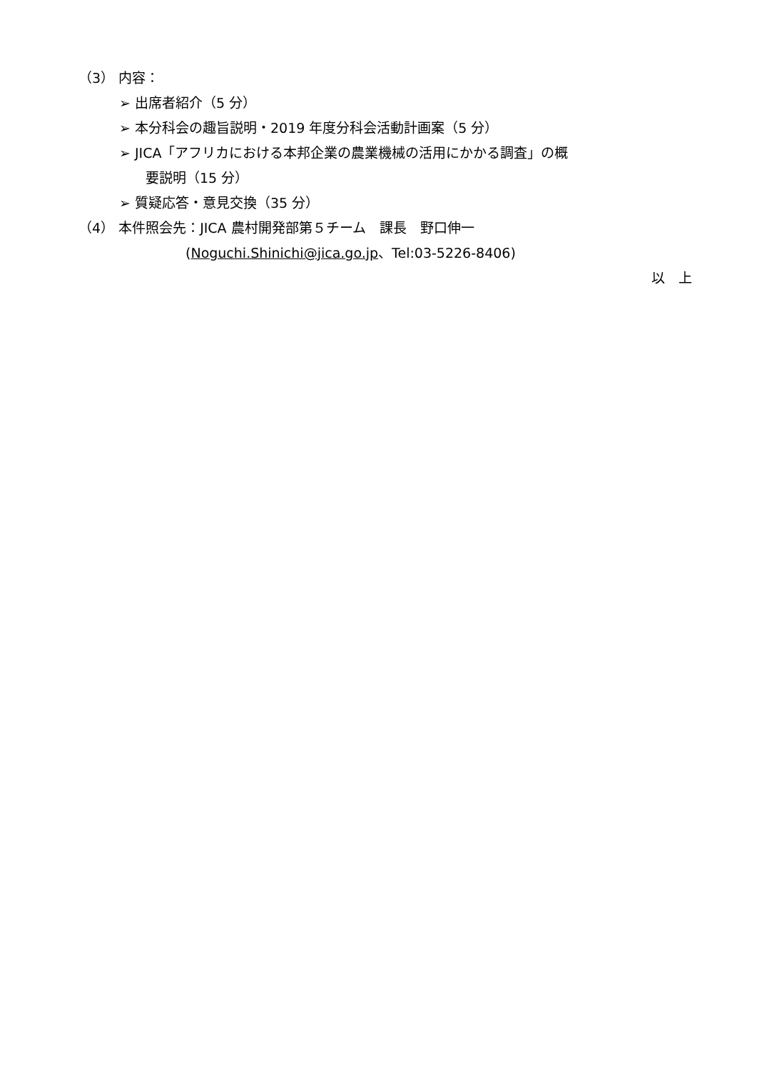（3） 内容：
➢ 出席者紹介（5 分）
➢ 本分科会の趣旨説明・2019 年度分科会活動計画案（5 分）
➢ JICA「アフリカにおける本邦企業の農業機械の活用にかかる調査」の概
要説明（15 分）
➢ 質疑応答・意見交換（35 分）
（4） 本件照会先：JICA 農村開発部第５チーム　課長　野口伸一
(Noguchi.Shinichi@jica.go.jp、Tel:03-5226-8406)
以　上